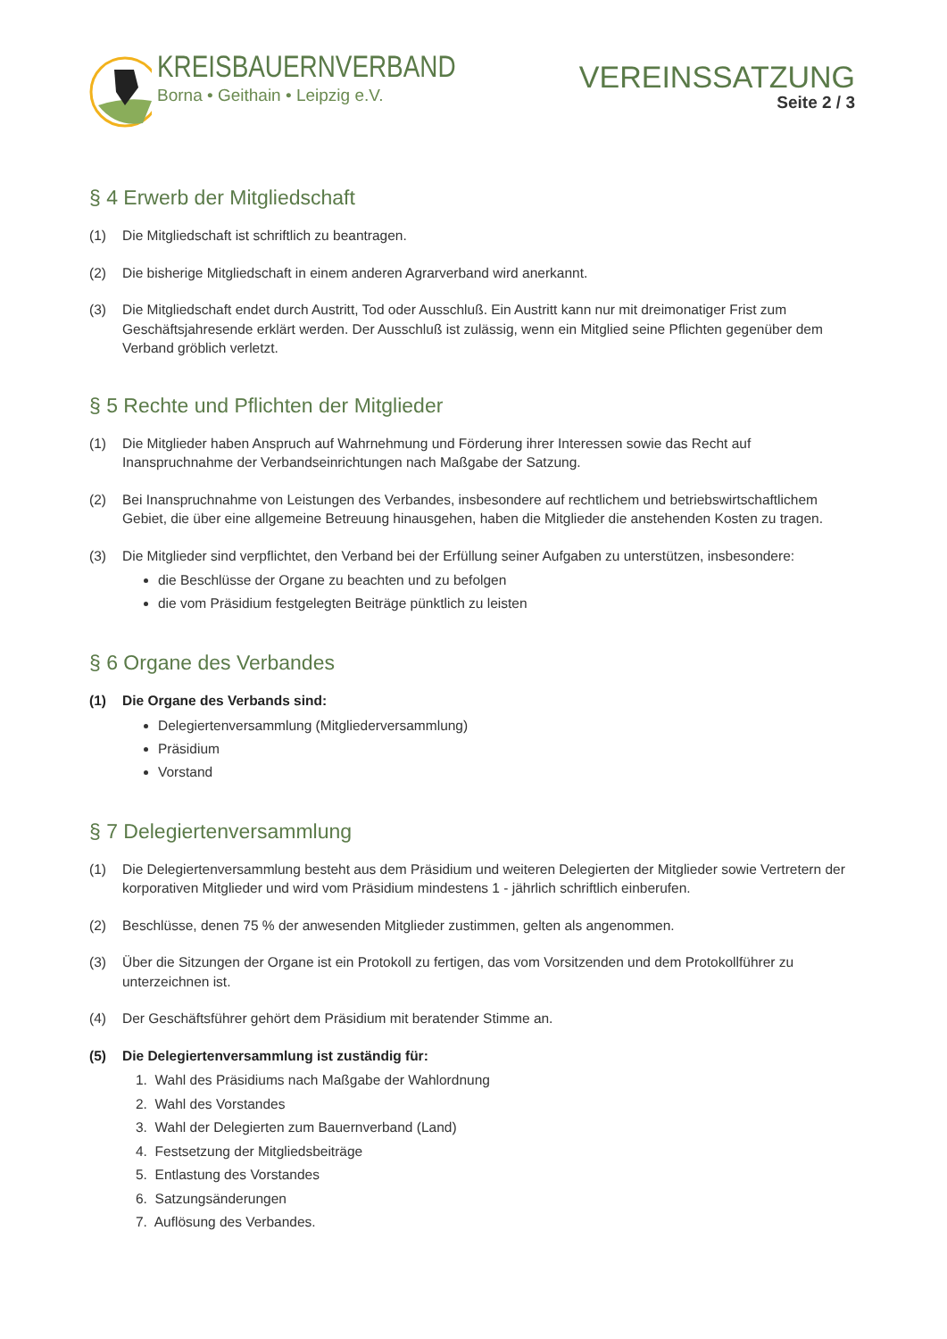KREISBAUERNVERBAND
Borna • Geithain • Leipzig e.V.
VEREINSSATZUNG
Seite 2 / 3
§ 4 Erwerb der Mitgliedschaft
(1) Die Mitgliedschaft ist schriftlich zu beantragen.
(2) Die bisherige Mitgliedschaft in einem anderen Agrarverband wird anerkannt.
(3) Die Mitgliedschaft endet durch Austritt, Tod oder Ausschluß. Ein Austritt kann nur mit dreimonatiger Frist zum Geschäftsjahresende erklärt werden. Der Ausschluß ist zulässig, wenn ein Mitglied seine Pflichten gegenüber dem Verband gröblich verletzt.
§ 5 Rechte und Pflichten der Mitglieder
(1) Die Mitglieder haben Anspruch auf Wahrnehmung und Förderung ihrer Interessen sowie das Recht auf Inanspruchnahme der Verbandseinrichtungen nach Maßgabe der Satzung.
(2) Bei Inanspruchnahme von Leistungen des Verbandes, insbesondere auf rechtlichem und betriebswirtschaftlichem Gebiet, die über eine allgemeine Betreuung hinausgehen, haben die Mitglieder die anstehenden Kosten zu tragen.
(3) Die Mitglieder sind verpflichtet, den Verband bei der Erfüllung seiner Aufgaben zu unterstützen, insbesondere:
die Beschlüsse der Organe zu beachten und zu befolgen
die vom Präsidium festgelegten Beiträge pünktlich zu leisten
§ 6 Organe des Verbandes
(1) Die Organe des Verbands sind:
Delegiertenversammlung (Mitgliederversammlung)
Präsidium
Vorstand
§ 7 Delegiertenversammlung
(1) Die Delegiertenversammlung besteht aus dem Präsidium und weiteren Delegierten der Mitglieder sowie Vertretern der korporativen Mitglieder und wird vom Präsidium mindestens 1 - jährlich schriftlich einberufen.
(2) Beschlüsse, denen 75 % der anwesenden Mitglieder zustimmen, gelten als angenommen.
(3) Über die Sitzungen der Organe ist ein Protokoll zu fertigen, das vom Vorsitzenden und dem Protokollführer zu unterzeichnen ist.
(4) Der Geschäftsführer gehört dem Präsidium mit beratender Stimme an.
(5) Die Delegiertenversammlung ist zuständig für:
1. Wahl des Präsidiums nach Maßgabe der Wahlordnung
2. Wahl des Vorstandes
3. Wahl der Delegierten zum Bauernverband (Land)
4. Festsetzung der Mitgliedsbeiträge
5. Entlastung des Vorstandes
6. Satzungsänderungen
7. Auflösung des Verbandes.